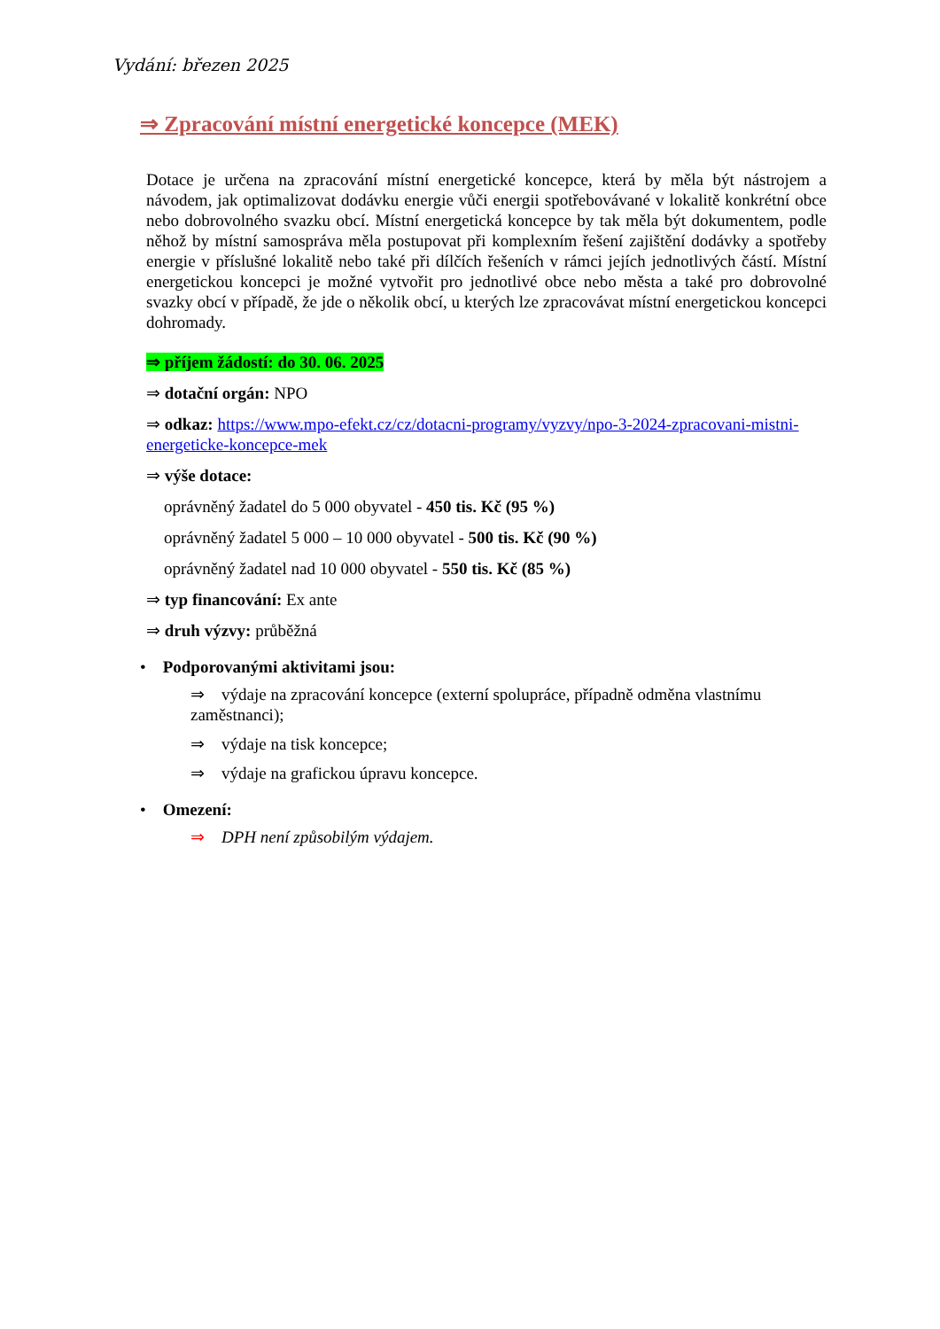Vydání: březen 2025
⇒ Zpracování místní energetické koncepce (MEK)
Dotace je určena na zpracování místní energetické koncepce, která by měla být nástrojem a návodem, jak optimalizovat dodávku energie vůči energii spotřebovávané v lokalitě konkrétní obce nebo dobrovolného svazku obcí. Místní energetická koncepce by tak měla být dokumentem, podle něhož by místní samospráva měla postupovat při komplexním řešení zajištění dodávky a spotřeby energie v příslušné lokalitě nebo také při dílčích řešeních v rámci jejích jednotlivých částí. Místní energetickou koncepci je možné vytvořit pro jednotlivé obce nebo města a také pro dobrovolné svazky obcí v případě, že jde o několik obcí, u kterých lze zpracovávat místní energetickou koncepci dohromady.
⇒ příjem žádostí: do 30. 06. 2025
⇒ dotační orgán: NPO
⇒ odkaz: https://www.mpo-efekt.cz/cz/dotacni-programy/vyzvy/npo-3-2024-zpracovani-mistni-energeticke-koncepce-mek
⇒ výše dotace:
oprávněný žadatel do 5 000 obyvatel - 450 tis. Kč (95 %)
oprávněný žadatel 5 000 – 10 000 obyvatel - 500 tis. Kč (90 %)
oprávněný žadatel nad 10 000 obyvatel - 550 tis. Kč (85 %)
⇒ typ financování: Ex ante
⇒ druh výzvy: průběžná
• Podporovanými aktivitami jsou:
⇒ výdaje na zpracování koncepce (externí spolupráce, případně odměna vlastnímu zaměstnanci);
⇒ výdaje na tisk koncepce;
⇒ výdaje na grafickou úpravu koncepce.
• Omezení:
⇒ DPH není způsobilým výdajem.